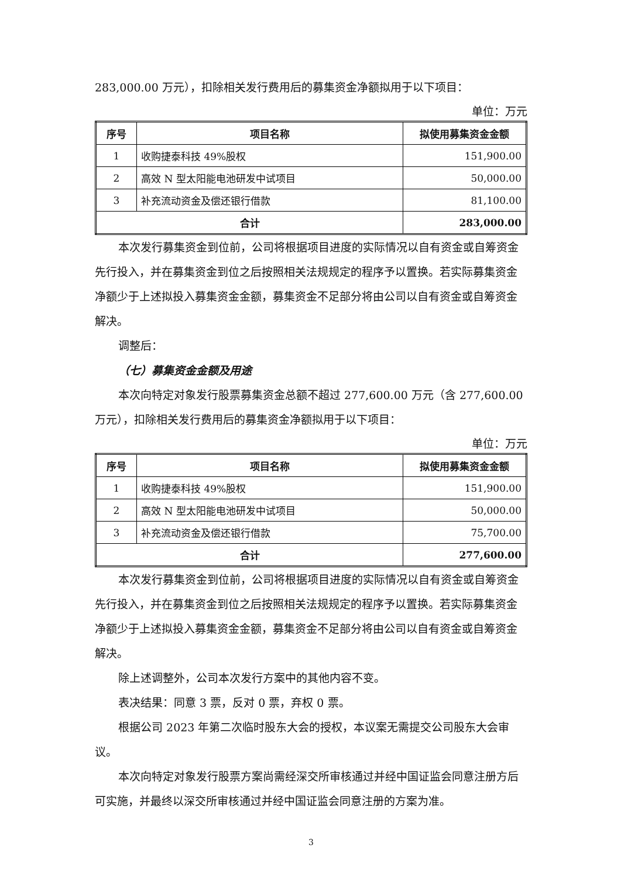283,000.00 万元），扣除相关发行费用后的募集资金净额拟用于以下项目：
单位：万元
| 序号 | 项目名称 | 拟使用募集资金金额 |
| --- | --- | --- |
| 1 | 收购捷泰科技 49%股权 | 151,900.00 |
| 2 | 高效 N 型太阳能电池研发中试项目 | 50,000.00 |
| 3 | 补充流动资金及偿还银行借款 | 81,100.00 |
| 合计 | | 283,000.00 |
本次发行募集资金到位前，公司将根据项目进度的实际情况以自有资金或自筹资金先行投入，并在募集资金到位之后按照相关法规规定的程序予以置换。若实际募集资金净额少于上述拟投入募集资金金额，募集资金不足部分将由公司以自有资金或自筹资金解决。
调整后：
（七）募集资金金额及用途
本次向特定对象发行股票募集资金总额不超过 277,600.00 万元（含 277,600.00 万元），扣除相关发行费用后的募集资金净额拟用于以下项目：
单位：万元
| 序号 | 项目名称 | 拟使用募集资金金额 |
| --- | --- | --- |
| 1 | 收购捷泰科技 49%股权 | 151,900.00 |
| 2 | 高效 N 型太阳能电池研发中试项目 | 50,000.00 |
| 3 | 补充流动资金及偿还银行借款 | 75,700.00 |
| 合计 | | 277,600.00 |
本次发行募集资金到位前，公司将根据项目进度的实际情况以自有资金或自筹资金先行投入，并在募集资金到位之后按照相关法规规定的程序予以置换。若实际募集资金净额少于上述拟投入募集资金金额，募集资金不足部分将由公司以自有资金或自筹资金解决。
除上述调整外，公司本次发行方案中的其他内容不变。
表决结果：同意 3 票，反对 0 票，弃权 0 票。
根据公司 2023 年第二次临时股东大会的授权，本议案无需提交公司股东大会审议。
本次向特定对象发行股票方案尚需经深交所审核通过并经中国证监会同意注册方后可实施，并最终以深交所审核通过并经中国证监会同意注册的方案为准。
3